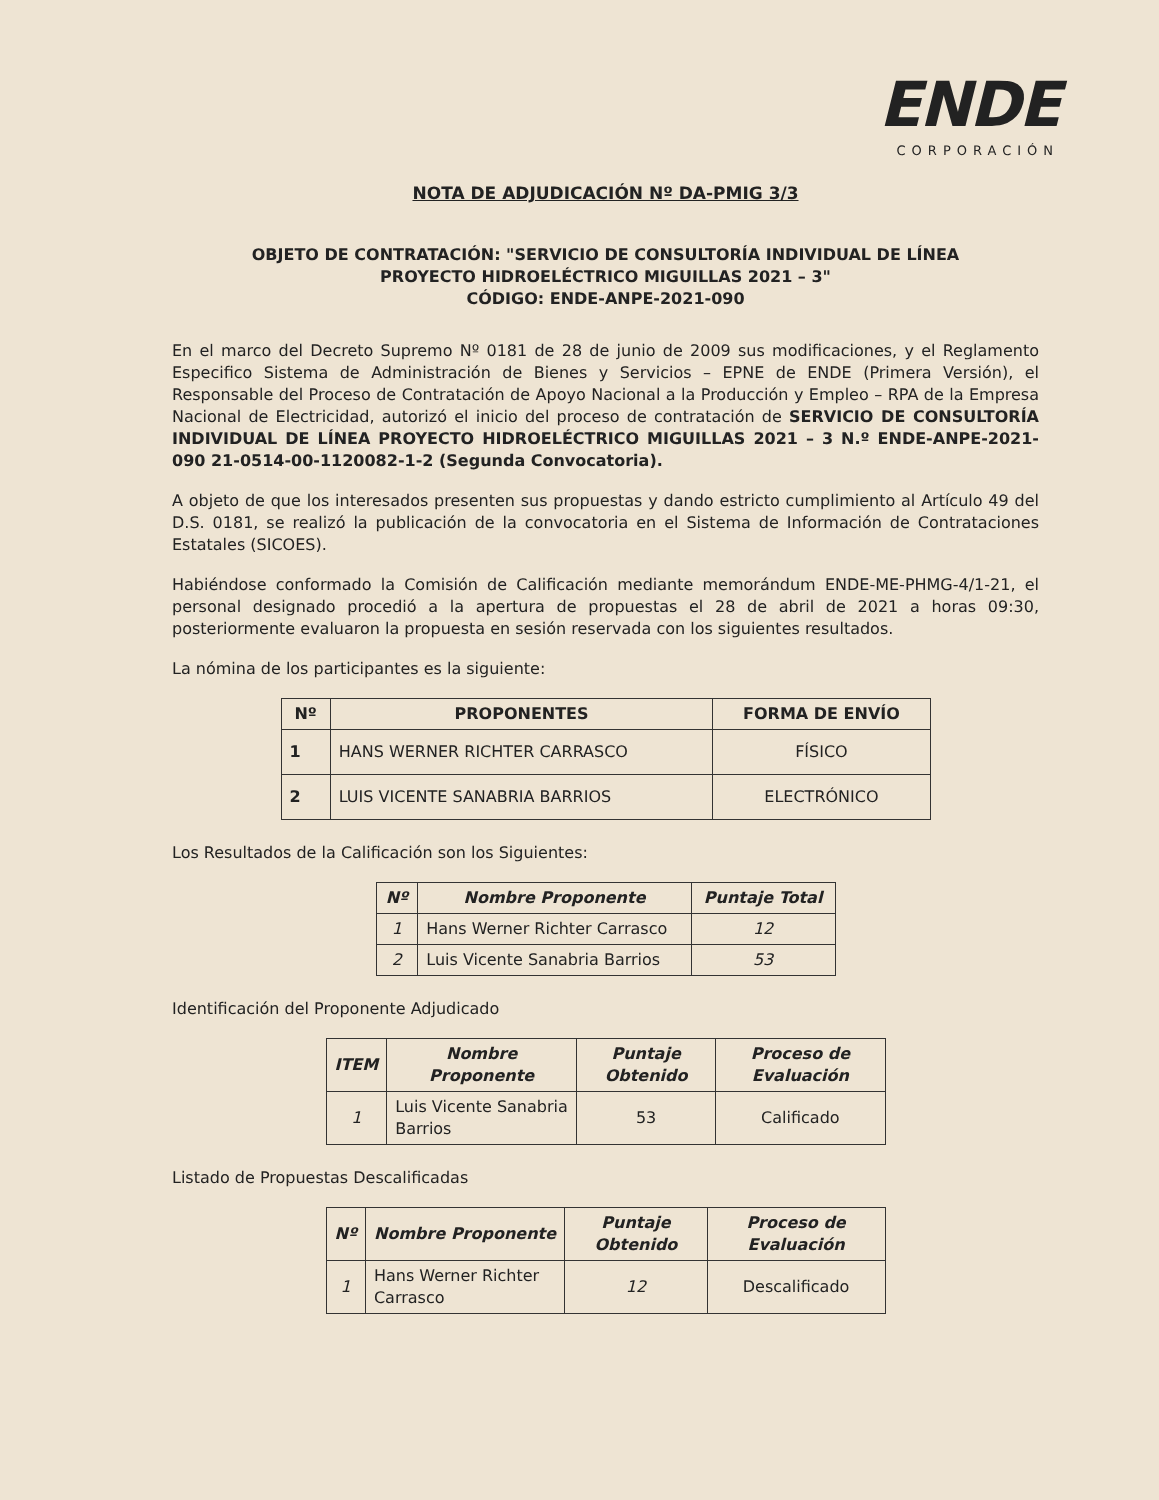ENDE
CORPORACIÓN
NOTA DE ADJUDICACIÓN Nº DA-PMIG 3/3
OBJETO DE CONTRATACIÓN: "SERVICIO DE CONSULTORÍA INDIVIDUAL DE LÍNEA
PROYECTO HIDROELÉCTRICO MIGUILLAS 2021 – 3"
CÓDIGO: ENDE-ANPE-2021-090
En el marco del Decreto Supremo Nº 0181 de 28 de junio de 2009 sus modificaciones, y el Reglamento Especifico Sistema de Administración de Bienes y Servicios – EPNE de ENDE (Primera Versión), el Responsable del Proceso de Contratación de Apoyo Nacional a la Producción y Empleo – RPA de la Empresa Nacional de Electricidad, autorizó el inicio del proceso de contratación de SERVICIO DE CONSULTORÍA INDIVIDUAL DE LÍNEA PROYECTO HIDROELÉCTRICO MIGUILLAS 2021 – 3 N.º ENDE-ANPE-2021-090 21-0514-00-1120082-1-2 (Segunda Convocatoria).
A objeto de que los interesados presenten sus propuestas y dando estricto cumplimiento al Artículo 49 del D.S. 0181, se realizó la publicación de la convocatoria en el Sistema de Información de Contrataciones Estatales (SICOES).
Habiéndose conformado la Comisión de Calificación mediante memorándum ENDE-ME-PHMG-4/1-21, el personal designado procedió a la apertura de propuestas el 28 de abril de 2021 a horas 09:30, posteriormente evaluaron la propuesta en sesión reservada con los siguientes resultados.
La nómina de los participantes es la siguiente:
| Nº | PROPONENTES | FORMA DE ENVÍO |
| --- | --- | --- |
| 1 | HANS WERNER RICHTER CARRASCO | FÍSICO |
| 2 | LUIS VICENTE SANABRIA BARRIOS | ELECTRÓNICO |
Los Resultados de la Calificación son los Siguientes:
| Nº | Nombre Proponente | Puntaje Total |
| --- | --- | --- |
| 1 | Hans Werner Richter Carrasco | 12 |
| 2 | Luis Vicente Sanabria Barrios | 53 |
Identificación del Proponente Adjudicado
| ITEM | Nombre Proponente | Puntaje Obtenido | Proceso de Evaluación |
| --- | --- | --- | --- |
| 1 | Luis Vicente Sanabria Barrios | 53 | Calificado |
Listado de Propuestas Descalificadas
| Nº | Nombre Proponente | Puntaje Obtenido | Proceso de Evaluación |
| --- | --- | --- | --- |
| 1 | Hans Werner Richter Carrasco | 12 | Descalificado |